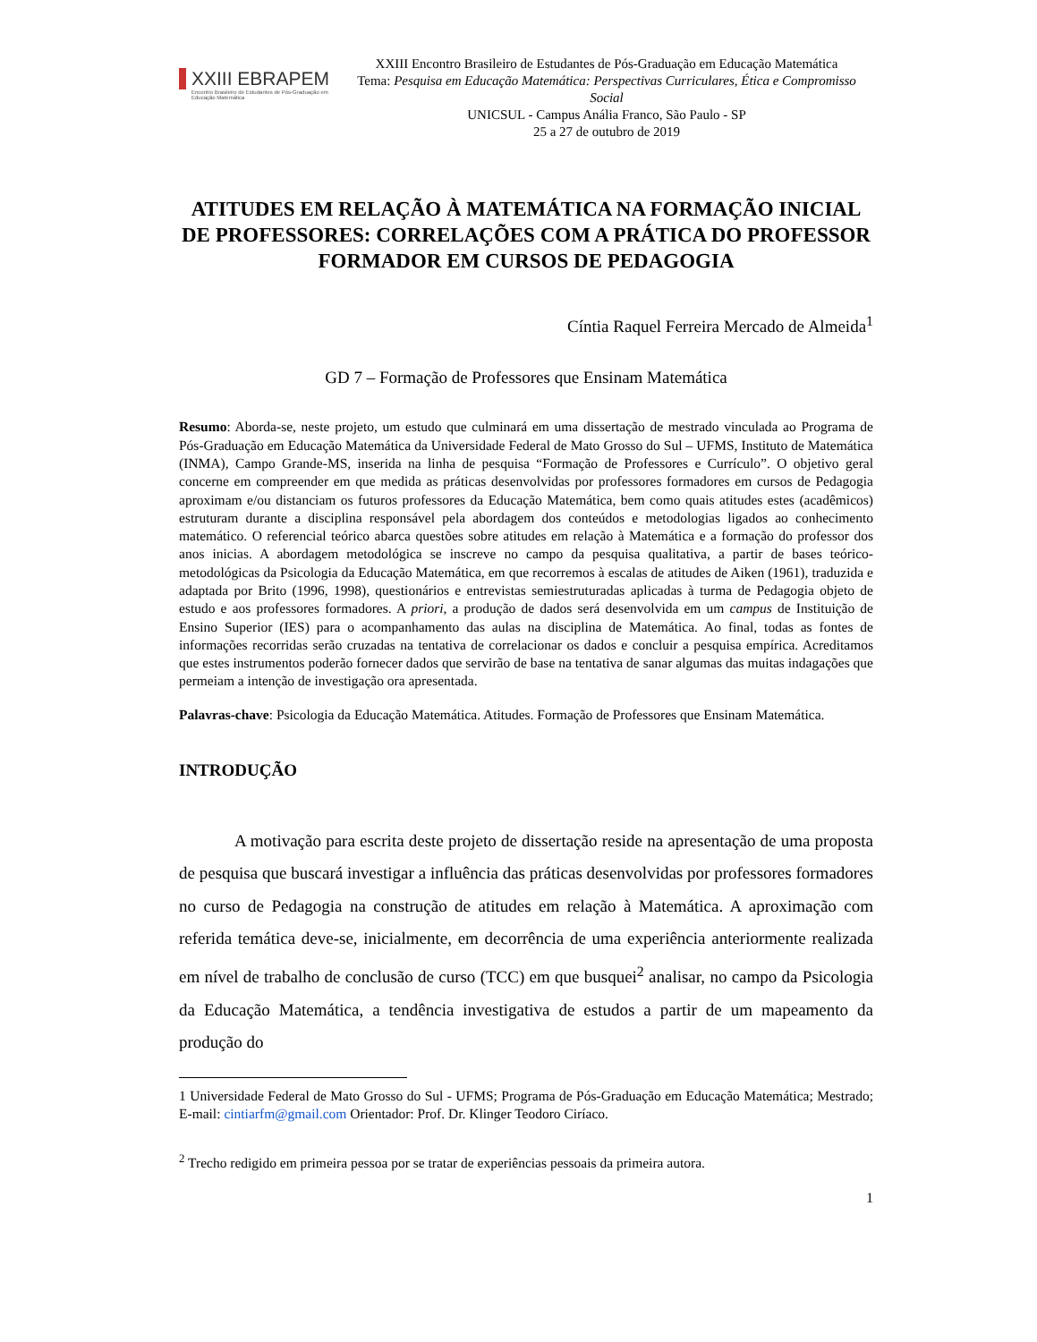XXIII EBRAPEM
Encontro Brasileiro de Estudantes de Pós-Graduação em Educação Matemática
XXIII Encontro Brasileiro de Estudantes de Pós-Graduação em Educação Matemática
Tema: Pesquisa em Educação Matemática: Perspectivas Curriculares, Ética e Compromisso Social
UNICSUL - Campus Anália Franco, São Paulo - SP
25 a 27 de outubro de 2019
ATITUDES EM RELAÇÃO À MATEMÁTICA NA FORMAÇÃO INICIAL DE PROFESSORES: CORRELAÇÕES COM A PRÁTICA DO PROFESSOR FORMADOR EM CURSOS DE PEDAGOGIA
Cíntia Raquel Ferreira Mercado de Almeida<sup>1</sup>
GD 7 – Formação de Professores que Ensinam Matemática
Resumo: Aborda-se, neste projeto, um estudo que culminará em uma dissertação de mestrado vinculada ao Programa de Pós-Graduação em Educação Matemática da Universidade Federal de Mato Grosso do Sul – UFMS, Instituto de Matemática (INMA), Campo Grande-MS, inserida na linha de pesquisa “Formação de Professores e Currículo”. O objetivo geral concerne em compreender em que medida as práticas desenvolvidas por professores formadores em cursos de Pedagogia aproximam e/ou distanciam os futuros professores da Educação Matemática, bem como quais atitudes estes (acadêmicos) estruturam durante a disciplina responsável pela abordagem dos conteúdos e metodologias ligados ao conhecimento matemático. O referencial teórico abarca questões sobre atitudes em relação à Matemática e a formação do professor dos anos inicias. A abordagem metodológica se inscreve no campo da pesquisa qualitativa, a partir de bases teórico-metodológicas da Psicologia da Educação Matemática, em que recorremos à escalas de atitudes de Aiken (1961), traduzida e adaptada por Brito (1996, 1998), questionários e entrevistas semiestruturadas aplicadas à turma de Pedagogia objeto de estudo e aos professores formadores. A priori, a produção de dados será desenvolvida em um campus de Instituição de Ensino Superior (IES) para o acompanhamento das aulas na disciplina de Matemática. Ao final, todas as fontes de informações recorridas serão cruzadas na tentativa de correlacionar os dados e concluir a pesquisa empírica. Acreditamos que estes instrumentos poderão fornecer dados que servirão de base na tentativa de sanar algumas das muitas indagações que permeiam a intenção de investigação ora apresentada.
Palavras-chave: Psicologia da Educação Matemática. Atitudes. Formação de Professores que Ensinam Matemática.
INTRODUÇÃO
A motivação para escrita deste projeto de dissertação reside na apresentação de uma proposta de pesquisa que buscará investigar a influência das práticas desenvolvidas por professores formadores no curso de Pedagogia na construção de atitudes em relação à Matemática. A aproximação com referida temática deve-se, inicialmente, em decorrência de uma experiência anteriormente realizada em nível de trabalho de conclusão de curso (TCC) em que busquei<sup>2</sup> analisar, no campo da Psicologia da Educação Matemática, a tendência investigativa de estudos a partir de um mapeamento da produção do
1 Universidade Federal de Mato Grosso do Sul - UFMS; Programa de Pós-Graduação em Educação Matemática; Mestrado; E-mail: cintiarfm@gmail.com Orientador: Prof. Dr. Klinger Teodoro Ciríaco.
<sup>2</sup> Trecho redigido em primeira pessoa por se tratar de experiências pessoais da primeira autora.
1